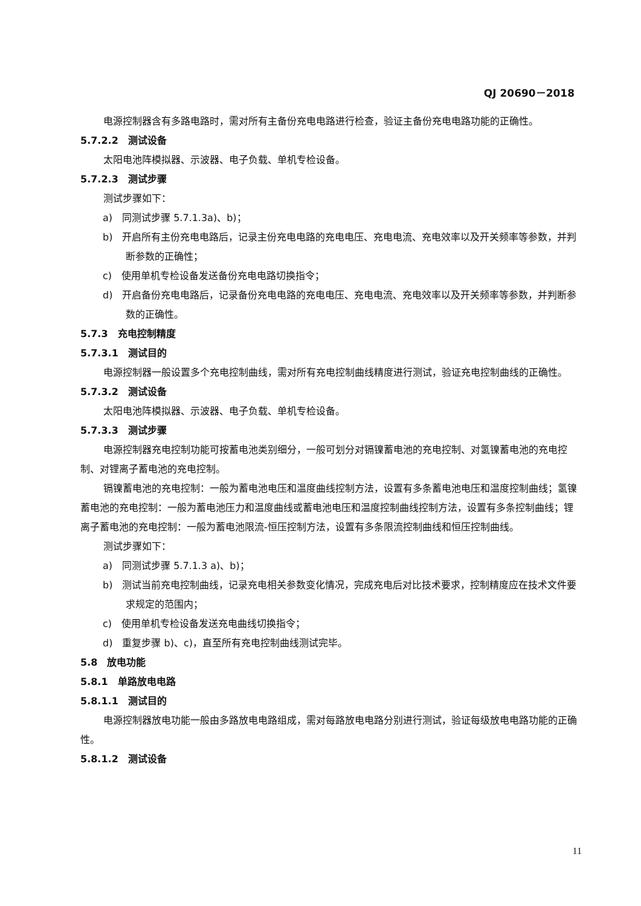QJ 20690－2018
电源控制器含有多路电路时，需对所有主备份充电电路进行检查，验证主备份充电电路功能的正确性。
5.7.2.2　测试设备
太阳电池阵模拟器、示波器、电子负载、单机专检设备。
5.7.2.3　测试步骤
测试步骤如下：
a)　同测试步骤 5.7.1.3a)、b)；
b)　开启所有主份充电电路后，记录主份充电电路的充电电压、充电电流、充电效率以及开关频率等参数，并判断参数的正确性；
c)　使用单机专检设备发送备份充电电路切换指令；
d)　开启备份充电电路后，记录备份充电电路的充电电压、充电电流、充电效率以及开关频率等参数，并判断参数的正确性。
5.7.3　充电控制精度
5.7.3.1　测试目的
电源控制器一般设置多个充电控制曲线，需对所有充电控制曲线精度进行测试，验证充电控制曲线的正确性。
5.7.3.2　测试设备
太阳电池阵模拟器、示波器、电子负载、单机专检设备。
5.7.3.3　测试步骤
电源控制器充电控制功能可按蓄电池类别细分，一般可划分对镉镍蓄电池的充电控制、对氢镍蓄电池的充电控制、对锂离子蓄电池的充电控制。
镉镍蓄电池的充电控制：一般为蓄电池电压和温度曲线控制方法，设置有多条蓄电池电压和温度控制曲线；氢镍蓄电池的充电控制：一般为蓄电池压力和温度曲线或蓄电池电压和温度控制曲线控制方法，设置有多条控制曲线；锂离子蓄电池的充电控制：一般为蓄电池限流-恒压控制方法，设置有多条限流控制曲线和恒压控制曲线。
测试步骤如下：
a)　同测试步骤 5.7.1.3 a)、b)；
b)　测试当前充电控制曲线，记录充电相关参数变化情况，完成充电后对比技术要求，控制精度应在技术文件要求规定的范围内；
c)　使用单机专检设备发送充电曲线切换指令；
d)　重复步骤 b)、c)，直至所有充电控制曲线测试完毕。
5.8　放电功能
5.8.1　单路放电电路
5.8.1.1　测试目的
电源控制器放电功能一般由多路放电电路组成，需对每路放电电路分别进行测试，验证每级放电电路功能的正确性。
5.8.1.2　测试设备
11